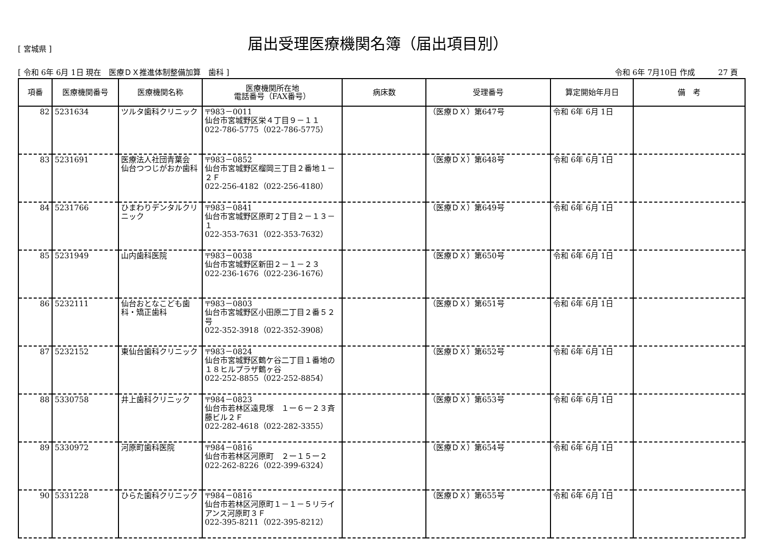[ 宮城県 ]
届出受理医療機関名簿（届出項目別）
[ 令和 6年 6月 1日 現在　医療ＤＸ推進体制整備加算　歯科 ] 令和 6年 7月10日 作成　　　27 頁
| 項番 | 医療機関番号 | 医療機関名称 | 医療機関所在地 電話番号（FAX番号） | 病床数 | 受理番号 | 算定開始年月日 | 備 考 |
| --- | --- | --- | --- | --- | --- | --- | --- |
| 82 | 5231634 | ツルタ歯科クリニック | 〒983－0011 仙台市宮城野区栄４丁目９－１１ 022-786-5775（022-786-5775） | | （医療ＤＸ）第647号 | 令和 6年 6月 1日 | |
| 83 | 5231691 | 医療法人社団青葉会 仙台つつじがおか歯科 | 〒983－0852 仙台市宮城野区榴岡三丁目２番地１－２Ｆ 022-256-4182（022-256-4180） | | （医療ＤＸ）第648号 | 令和 6年 6月 1日 | |
| 84 | 5231766 | ひまわりデンタルクリニック | 〒983－0841 仙台市宮城野区原町２丁目２－１３－１ 022-353-7631（022-353-7632） | | （医療ＤＸ）第649号 | 令和 6年 6月 1日 | |
| 85 | 5231949 | 山内歯科医院 | 〒983－0038 仙台市宮城野区新田２－１－２３ 022-236-1676（022-236-1676） | | （医療ＤＸ）第650号 | 令和 6年 6月 1日 | |
| 86 | 5232111 | 仙台おとなこども歯科・矯正歯科 | 〒983－0803 仙台市宮城野区小田原二丁目２番５２号 022-352-3918（022-352-3908） | | （医療ＤＸ）第651号 | 令和 6年 6月 1日 | |
| 87 | 5232152 | 東仙台歯科クリニック | 〒983－0824 仙台市宮城野区鶴ケ谷二丁目１番地の１８ヒルプラザ鶴ヶ谷 022-252-8855（022-252-8854） | | （医療ＤＸ）第652号 | 令和 6年 6月 1日 | |
| 88 | 5330758 | 井上歯科クリニック | 〒984－0823 仙台市若林区遠見塚 １ー６ー２３斉藤ビル２Ｆ 022-282-4618（022-282-3355） | | （医療ＤＸ）第653号 | 令和 6年 6月 1日 | |
| 89 | 5330972 | 河原町歯科医院 | 〒984－0816 仙台市若林区河原町 ２ー１５ー２ 022-262-8226（022-399-6324） | | （医療ＤＸ）第654号 | 令和 6年 6月 1日 | |
| 90 | 5331228 | ひらた歯科クリニック | 〒984－0816 仙台市若林区河原町１－１－５リライアンス河原町３Ｆ 022-395-8211（022-395-8212） | | （医療ＤＸ）第655号 | 令和 6年 6月 1日 | |